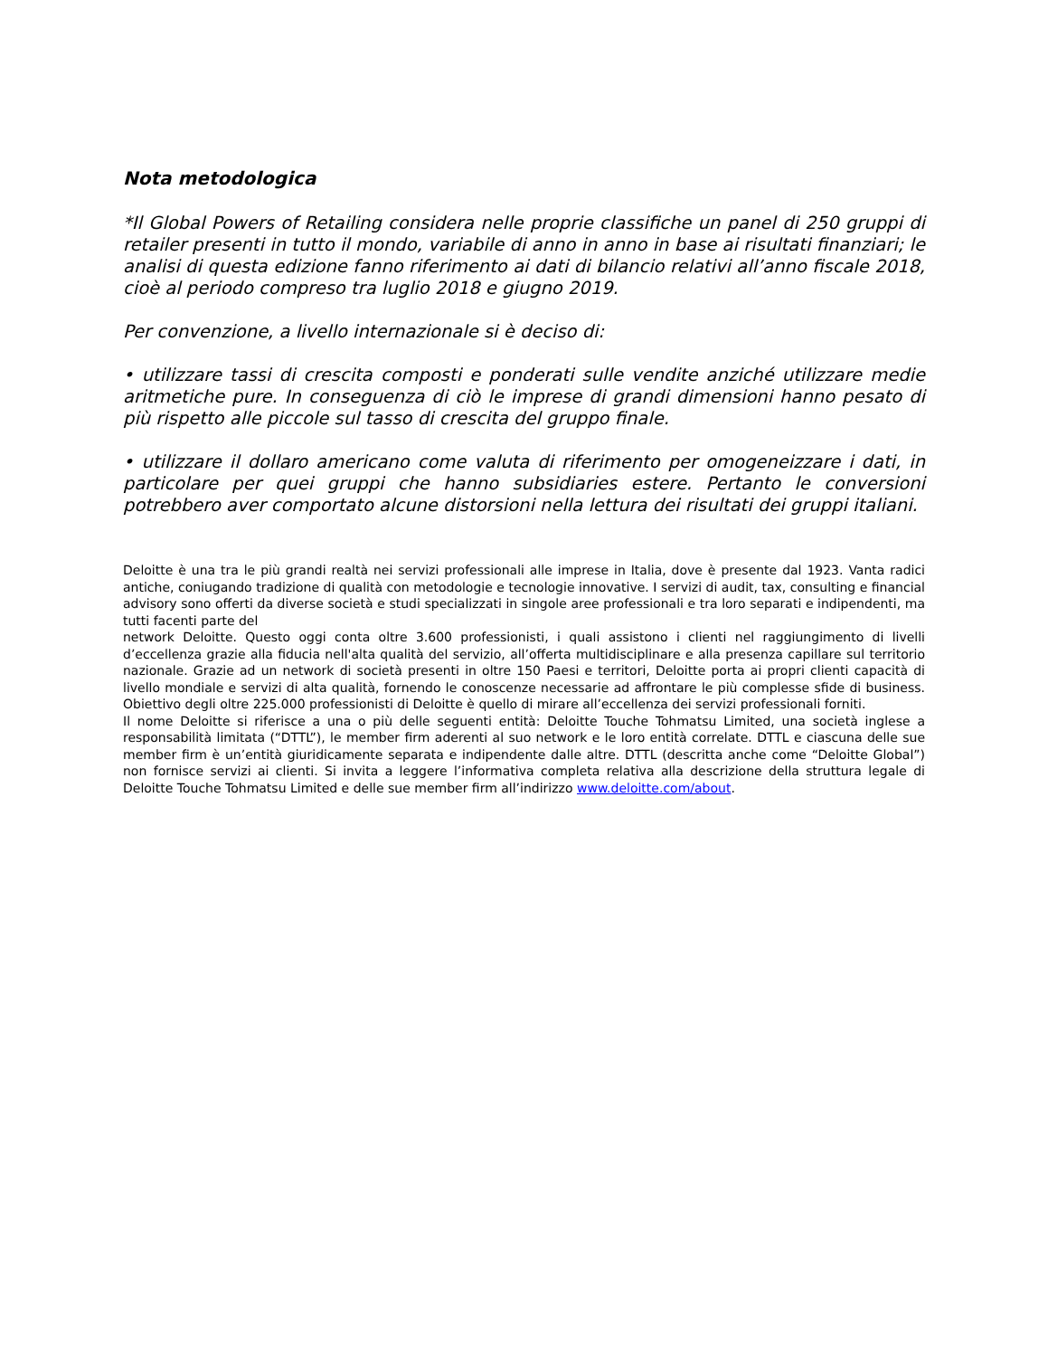Nota metodologica
*Il Global Powers of Retailing considera nelle proprie classifiche un panel di 250 gruppi di retailer presenti in tutto il mondo, variabile di anno in anno in base ai risultati finanziari; le analisi di questa edizione fanno riferimento ai dati di bilancio relativi all’anno fiscale 2018, cioè al periodo compreso tra luglio 2018 e giugno 2019.
Per convenzione, a livello internazionale si è deciso di:
• utilizzare tassi di crescita composti e ponderati sulle vendite anziché utilizzare medie aritmetiche pure. In conseguenza di ciò le imprese di grandi dimensioni hanno pesato di più rispetto alle piccole sul tasso di crescita del gruppo finale.
• utilizzare il dollaro americano come valuta di riferimento per omogeneizzare i dati, in particolare per quei gruppi che hanno subsidiaries estere. Pertanto le conversioni potrebbero aver comportato alcune distorsioni nella lettura dei risultati dei gruppi italiani.
Deloitte è una tra le più grandi realtà nei servizi professionali alle imprese in Italia, dove è presente dal 1923. Vanta radici antiche, coniugando tradizione di qualità con metodologie e tecnologie innovative. I servizi di audit, tax, consulting e financial advisory sono offerti da diverse società e studi specializzati in singole aree professionali e tra loro separati e indipendenti, ma tutti facenti parte del
network Deloitte. Questo oggi conta oltre 3.600 professionisti, i quali assistono i clienti nel raggiungimento di livelli d’eccellenza grazie alla fiducia nell'alta qualità del servizio, all’offerta multidisciplinare e alla presenza capillare sul territorio nazionale. Grazie ad un network di società presenti in oltre 150 Paesi e territori, Deloitte porta ai propri clienti capacità di livello mondiale e servizi di alta qualità, fornendo le conoscenze necessarie ad affrontare le più complesse sfide di business. Obiettivo degli oltre 225.000 professionisti di Deloitte è quello di mirare all’eccellenza dei servizi professionali forniti.
Il nome Deloitte si riferisce a una o più delle seguenti entità: Deloitte Touche Tohmatsu Limited, una società inglese a responsabilità limitata (“DTTL”), le member firm aderenti al suo network e le loro entità correlate. DTTL e ciascuna delle sue member firm è un’entità giuridicamente separata e indipendente dalle altre. DTTL (descritta anche come “Deloitte Global”) non fornisce servizi ai clienti. Si invita a leggere l’informativa completa relativa alla descrizione della struttura legale di Deloitte Touche Tohmatsu Limited e delle sue member firm all’indirizzo www.deloitte.com/about.